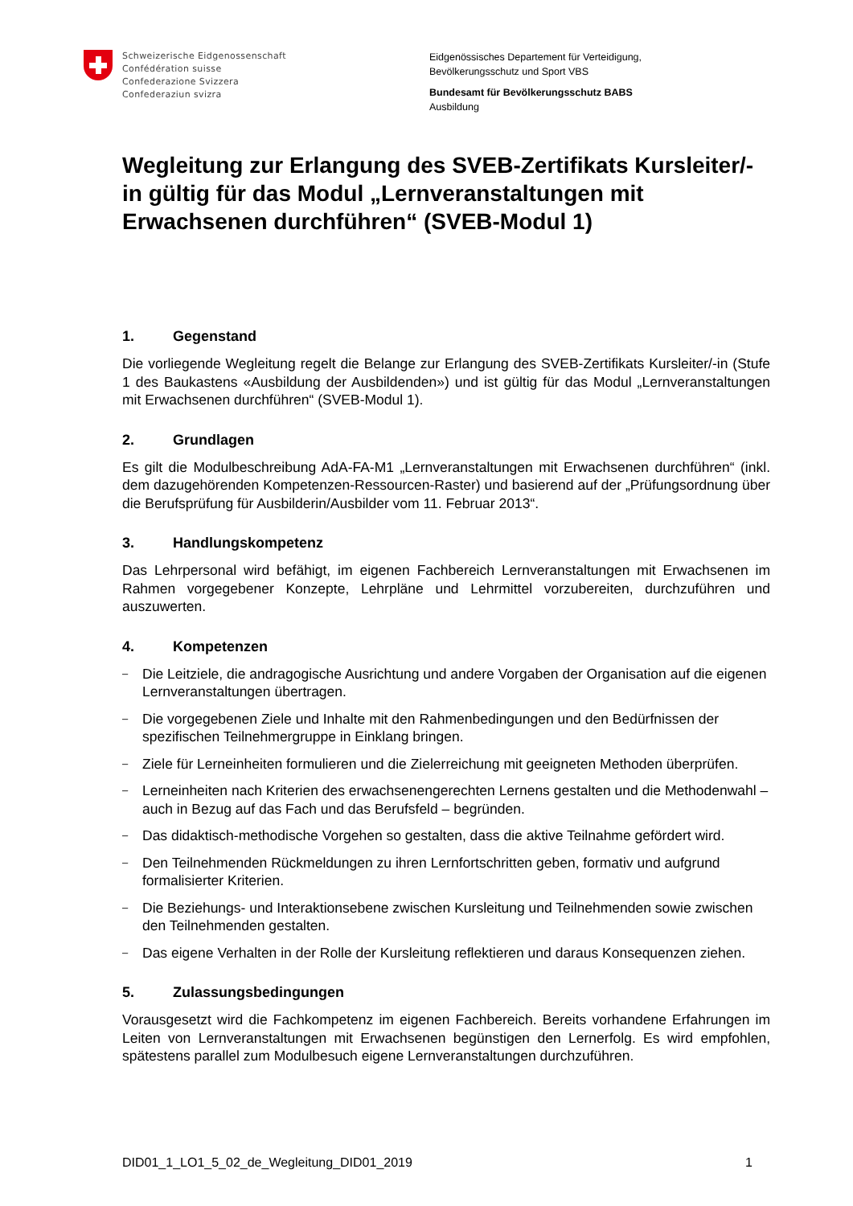Schweizerische Eidgenossenschaft
Confédération suisse
Confederazione Svizzera
Confederaziun svizra
Eidgenössisches Departement für Verteidigung,
Bevölkerungsschutz und Sport VBS
Bundesamt für Bevölkerungsschutz BABS
Ausbildung
Wegleitung zur Erlangung des SVEB-Zertifikats Kursleiter/-in gültig für das Modul „Lernveranstaltungen mit Erwachsenen durchführen“ (SVEB-Modul 1)
1. Gegenstand
Die vorliegende Wegleitung regelt die Belange zur Erlangung des SVEB-Zertifikats Kursleiter/-in (Stufe 1 des Baukastens «Ausbildung der Ausbildenden») und ist gültig für das Modul „Lernveranstaltungen mit Erwachsenen durchführen“ (SVEB-Modul 1).
2. Grundlagen
Es gilt die Modulbeschreibung AdA-FA-M1 „Lernveranstaltungen mit Erwachsenen durchführen“ (inkl. dem dazugehörenden Kompetenzen-Ressourcen-Raster) und basierend auf der „Prüfungsordnung über die Berufsprüfung für Ausbilderin/Ausbilder vom 11. Februar 2013“.
3. Handlungskompetenz
Das Lehrpersonal wird befähigt, im eigenen Fachbereich Lernveranstaltungen mit Erwachsenen im Rahmen vorgegebener Konzepte, Lehrpläne und Lehrmittel vorzubereiten, durchzuführen und auszuwerten.
4. Kompetenzen
–
Die Leitziele, die andragogische Ausrichtung und andere Vorgaben der Organisation auf die eigenen Lernveranstaltungen übertragen.
–
Die vorgegebenen Ziele und Inhalte mit den Rahmenbedingungen und den Bedürfnissen der spezifischen Teilnehmergruppe in Einklang bringen.
–
Ziele für Lerneinheiten formulieren und die Zielerreichung mit geeigneten Methoden überprüfen.
–
Lerneinheiten nach Kriterien des erwachsenengerechten Lernens gestalten und die Methodenwahl – auch in Bezug auf das Fach und das Berufsfeld – begründen.
–
Das didaktisch-methodische Vorgehen so gestalten, dass die aktive Teilnahme gefördert wird.
–
Den Teilnehmenden Rückmeldungen zu ihren Lernfortschritten geben, formativ und aufgrund formalisierter Kriterien.
–
Die Beziehungs- und Interaktionsebene zwischen Kursleitung und Teilnehmenden sowie zwischen den Teilnehmenden gestalten.
–
Das eigene Verhalten in der Rolle der Kursleitung reflektieren und daraus Konsequenzen ziehen.
5. Zulassungsbedingungen
Vorausgesetzt wird die Fachkompetenz im eigenen Fachbereich. Bereits vorhandene Erfahrungen im Leiten von Lernveranstaltungen mit Erwachsenen begünstigen den Lernerfolg. Es wird empfohlen, spätestens parallel zum Modulbesuch eigene Lernveranstaltungen durchzuführen.
DID01_1_LO1_5_02_de_Wegleitung_DID01_2019 1